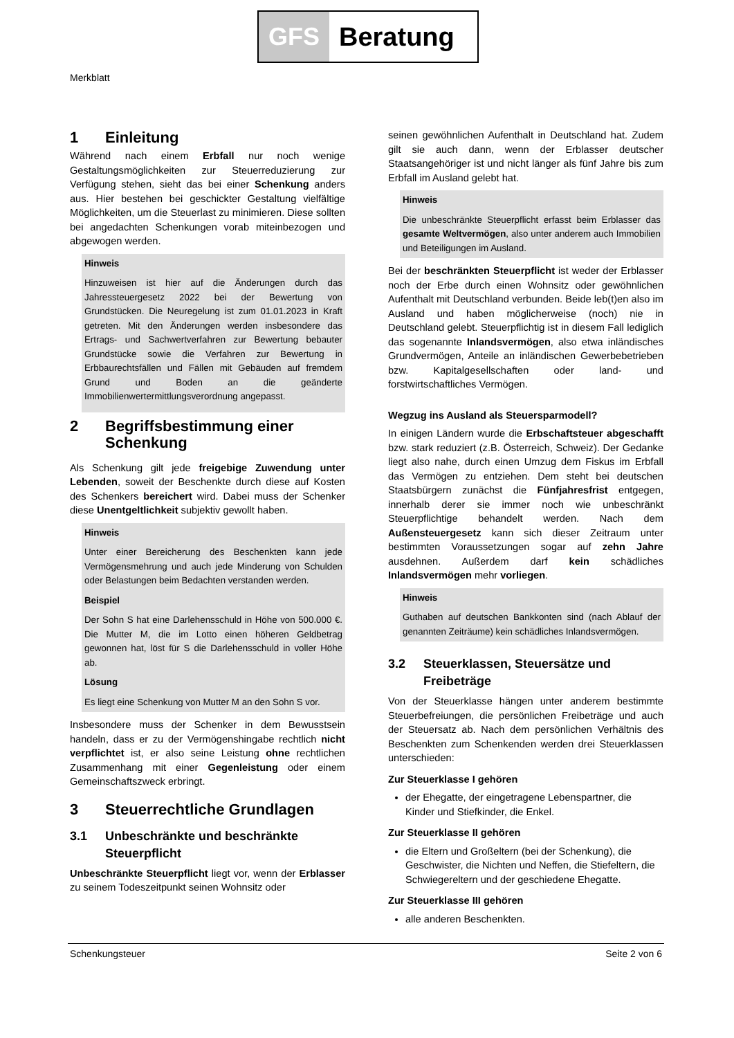GFS Beratung
Merkblatt
1 Einleitung
Während nach einem Erbfall nur noch wenige Gestaltungsmöglichkeiten zur Steuerreduzierung zur Verfügung stehen, sieht das bei einer Schenkung anders aus. Hier bestehen bei geschickter Gestaltung vielfältige Möglichkeiten, um die Steuerlast zu minimieren. Diese sollten bei angedachten Schenkungen vorab miteinbezogen und abgewogen werden.
Hinweis
Hinzuweisen ist hier auf die Änderungen durch das Jahressteuergesetz 2022 bei der Bewertung von Grundstücken. Die Neuregelung ist zum 01.01.2023 in Kraft getreten. Mit den Änderungen werden insbesondere das Ertrags- und Sachwertverfahren zur Bewertung bebauter Grundstücke sowie die Verfahren zur Bewertung in Erbbaurechtsfällen und Fällen mit Gebäuden auf fremdem Grund und Boden an die geänderte Immobilienwertermittlungsverordnung angepasst.
2 Begriffsbestimmung einer Schenkung
Als Schenkung gilt jede freigebige Zuwendung unter Lebenden, soweit der Beschenkte durch diese auf Kosten des Schenkers bereichert wird. Dabei muss der Schenker diese Unentgeltlichkeit subjektiv gewollt haben.
Hinweis
Unter einer Bereicherung des Beschenkten kann jede Vermögensmehrung und auch jede Minderung von Schulden oder Belastungen beim Bedachten verstanden werden.
Beispiel
Der Sohn S hat eine Darlehensschuld in Höhe von 500.000 €. Die Mutter M, die im Lotto einen höheren Geldbetrag gewonnen hat, löst für S die Darlehensschuld in voller Höhe ab.
Lösung
Es liegt eine Schenkung von Mutter M an den Sohn S vor.
Insbesondere muss der Schenker in dem Bewusstsein handeln, dass er zu der Vermögenshingabe rechtlich nicht verpflichtet ist, er also seine Leistung ohne rechtlichen Zusammenhang mit einer Gegenleistung oder einem Gemeinschaftszweck erbringt.
3 Steuerrechtliche Grundlagen
3.1 Unbeschränkte und beschränkte Steuerpflicht
Unbeschränkte Steuerpflicht liegt vor, wenn der Erblasser zu seinem Todeszeitpunkt seinen Wohnsitz oder
seinen gewöhnlichen Aufenthalt in Deutschland hat. Zudem gilt sie auch dann, wenn der Erblasser deutscher Staatsangehöriger ist und nicht länger als fünf Jahre bis zum Erbfall im Ausland gelebt hat.
Hinweis
Die unbeschränkte Steuerpflicht erfasst beim Erblasser das gesamte Weltvermögen, also unter anderem auch Immobilien und Beteiligungen im Ausland.
Bei der beschränkten Steuerpflicht ist weder der Erblasser noch der Erbe durch einen Wohnsitz oder gewöhnlichen Aufenthalt mit Deutschland verbunden. Beide leb(t)en also im Ausland und haben möglicherweise (noch) nie in Deutschland gelebt. Steuerpflichtig ist in diesem Fall lediglich das sogenannte Inlandsvermögen, also etwa inländisches Grundvermögen, Anteile an inländischen Gewerbebetrieben bzw. Kapitalgesellschaften oder land- und forstwirtschaftliches Vermögen.
Wegzug ins Ausland als Steuersparmodell?
In einigen Ländern wurde die Erbschaftsteuer abgeschafft bzw. stark reduziert (z.B. Österreich, Schweiz). Der Gedanke liegt also nahe, durch einen Umzug dem Fiskus im Erbfall das Vermögen zu entziehen. Dem steht bei deutschen Staatsbürgern zunächst die Fünfjahresfrist entgegen, innerhalb derer sie immer noch wie unbeschränkt Steuerpflichtige behandelt werden. Nach dem Außensteuergesetz kann sich dieser Zeitraum unter bestimmten Voraussetzungen sogar auf zehn Jahre ausdehnen. Außerdem darf kein schädliches Inlandsvermögen mehr vorliegen.
Hinweis
Guthaben auf deutschen Bankkonten sind (nach Ablauf der genannten Zeiträume) kein schädliches Inlandsvermögen.
3.2 Steuerklassen, Steuersätze und Freibeträge
Von der Steuerklasse hängen unter anderem bestimmte Steuerbefreiungen, die persönlichen Freibeträge und auch der Steuersatz ab. Nach dem persönlichen Verhältnis des Beschenkten zum Schenkenden werden drei Steuerklassen unterschieden:
Zur Steuerklasse I gehören
der Ehegatte, der eingetragene Lebenspartner, die Kinder und Stiefkinder, die Enkel.
Zur Steuerklasse II gehören
die Eltern und Großeltern (bei der Schenkung), die Geschwister, die Nichten und Neffen, die Stiefeltern, die Schwiegereltern und der geschiedene Ehegatte.
Zur Steuerklasse III gehören
alle anderen Beschenkten.
Schenkungsteuer Seite 2 von 6